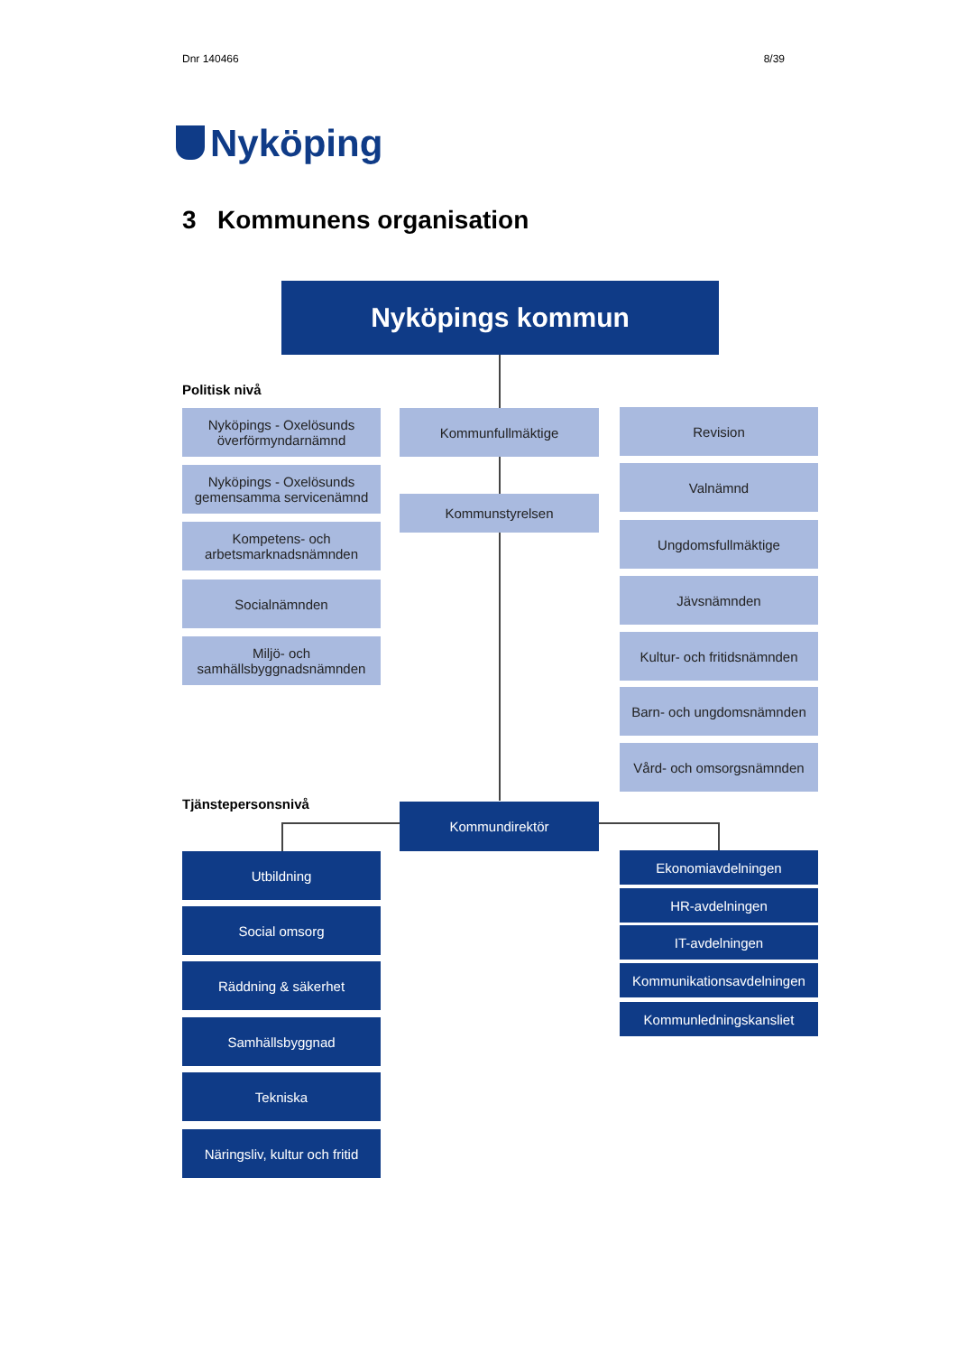Dnr 140466 8/39
Nyköping
3 Kommunens organisation
Nyköpings kommun
Politisk nivå
Nyköpings - Oxelösunds överförmyndarnämnd
Nyköpings - Oxelösunds gemensamma servicenämnd
Kompetens- och arbetsmarknadsnämnden
Socialnämnden
Miljö- och samhällsbyggnadsnämnden
Kommunfullmäktige
Kommunstyrelsen
Revision
Valnämnd
Ungdomsfullmäktige
Jävsnämnden
Kultur- och fritidsnämnden
Barn- och ungdomsnämnden
Vård- och omsorgsnämnden
Tjänstepersonsnivå Kommundirektör
Utbildning
Social omsorg
Räddning & säkerhet
Samhällsbyggnad
Tekniska
Näringsliv, kultur och fritid
Ekonomiavdelningen
HR-avdelningen
IT-avdelningen
Kommunikationsavdelningen
Kommunledningskansliet